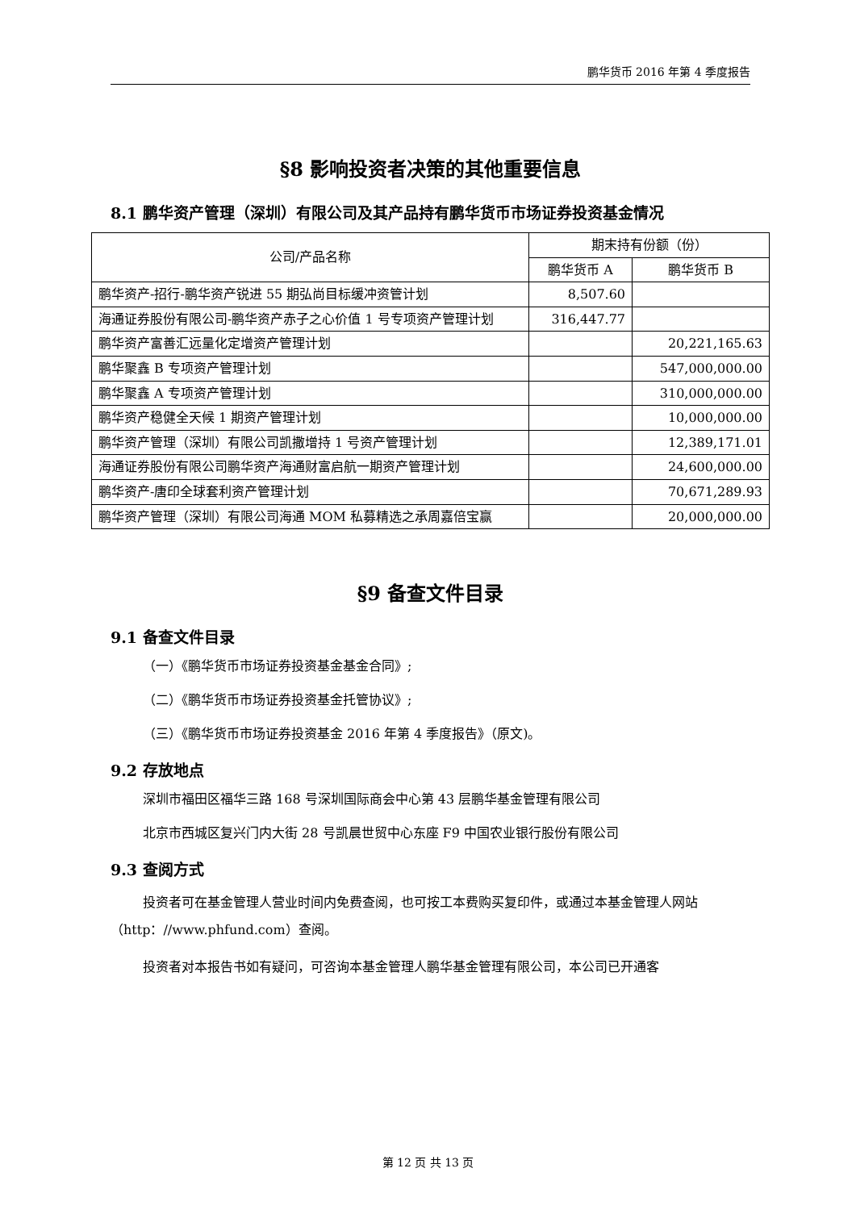鹏华货币 2016 年第 4 季度报告
§8 影响投资者决策的其他重要信息
8.1 鹏华资产管理（深圳）有限公司及其产品持有鹏华货币市场证券投资基金情况
| 公司/产品名称 | 期末持有份额（份） | |
| --- | --- | --- |
| | 鹏华货币 A | 鹏华货币 B |
| 鹏华资产-招行-鹏华资产锐进 55 期弘尚目标缓冲资管计划 | 8,507.60 | |
| 海通证券股份有限公司-鹏华资产赤子之心价值 1 号专项资产管理计划 | 316,447.77 | |
| 鹏华资产富善汇远量化定增资产管理计划 | | 20,221,165.63 |
| 鹏华聚鑫 B 专项资产管理计划 | | 547,000,000.00 |
| 鹏华聚鑫 A 专项资产管理计划 | | 310,000,000.00 |
| 鹏华资产稳健全天候 1 期资产管理计划 | | 10,000,000.00 |
| 鹏华资产管理（深圳）有限公司凯撒增持 1 号资产管理计划 | | 12,389,171.01 |
| 海通证券股份有限公司鹏华资产海通财富启航一期资产管理计划 | | 24,600,000.00 |
| 鹏华资产-唐印全球套利资产管理计划 | | 70,671,289.93 |
| 鹏华资产管理（深圳）有限公司海通 MOM 私募精选之承周嘉倍宝赢 | | 20,000,000.00 |
§9 备查文件目录
9.1 备查文件目录
（一）《鹏华货币市场证券投资基金基金合同》;
（二）《鹏华货币市场证券投资基金托管协议》;
（三）《鹏华货币市场证券投资基金 2016 年第 4 季度报告》（原文)。
9.2 存放地点
深圳市福田区福华三路 168 号深圳国际商会中心第 43 层鹏华基金管理有限公司
北京市西城区复兴门内大街 28 号凯晨世贸中心东座 F9 中国农业银行股份有限公司
9.3 查阅方式
投资者可在基金管理人营业时间内免费查阅，也可按工本费购买复印件，或通过本基金管理人网站（http：//www.phfund.com）查阅。
投资者对本报告书如有疑问，可咨询本基金管理人鹏华基金管理有限公司，本公司已开通客
第 12 页 共 13 页